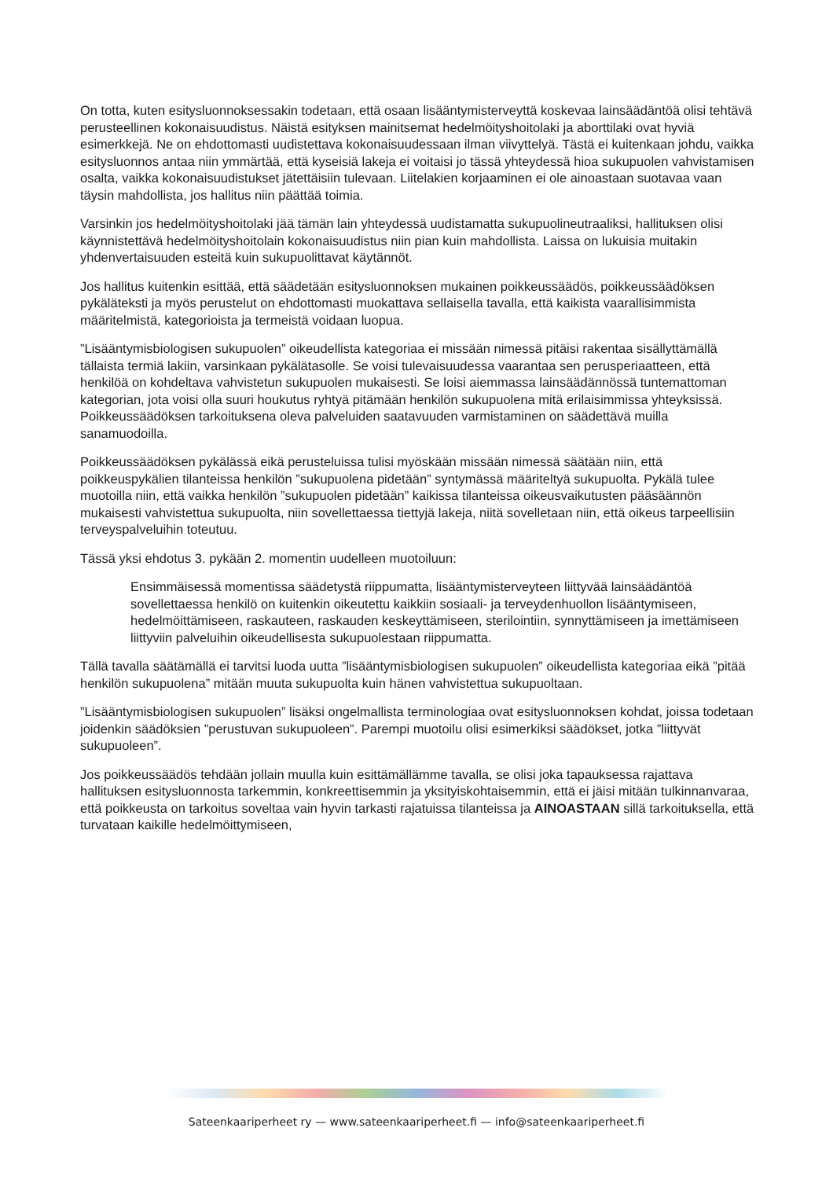On totta, kuten esitysluonnoksessakin todetaan, että osaan lisääntymisterveyttä koskevaa lainsäädäntöä olisi tehtävä perusteellinen kokonaisuudistus. Näistä esityksen mainitsemat hedelmöityshoitolaki ja aborttilaki ovat hyviä esimerkkejä. Ne on ehdottomasti uudistettava kokonaisuudessaan ilman viivyttelyä. Tästä ei kuitenkaan johdu, vaikka esitysluonnos antaa niin ymmärtää, että kyseisiä lakeja ei voitaisi jo tässä yhteydessä hioa sukupuolen vahvistamisen osalta, vaikka kokonaisuudistukset jätettäisiin tulevaan. Liitelakien korjaaminen ei ole ainoastaan suotavaa vaan täysin mahdollista, jos hallitus niin päättää toimia.
Varsinkin jos hedelmöityshoitolaki jää tämän lain yhteydessä uudistamatta sukupuolineutraaliksi, hallituksen olisi käynnistettävä hedelmöityshoitolain kokonaisuudistus niin pian kuin mahdollista. Laissa on lukuisia muitakin yhdenvertaisuuden esteitä kuin sukupuolittavat käytännöt.
Jos hallitus kuitenkin esittää, että säädetään esitysluonnoksen mukainen poikkeussäädös, poikkeussäädöksen pykäläteksti ja myös perustelut on ehdottomasti muokattava sellaisella tavalla, että kaikista vaarallisimmista määritelmistä, kategorioista ja termeistä voidaan luopua.
”Lisääntymisbiologisen sukupuolen” oikeudellista kategoriaa ei missään nimessä pitäisi rakentaa sisällyttämällä tällaista termiä lakiin, varsinkaan pykälätasolle. Se voisi tulevaisuudessa vaarantaa sen perusperiaatteen, että henkilöä on kohdeltava vahvistetun sukupuolen mukaisesti. Se loisi aiemmassa lainsäädännössä tuntemattoman kategorian, jota voisi olla suuri houkutus ryhtyä pitämään henkilön sukupuolena mitä erilaisimmissa yhteyksissä. Poikkeussäädöksen tarkoituksena oleva palveluiden saatavuuden varmistaminen on säädettävä muilla sanamuodoilla.
Poikkeussäädöksen pykälässä eikä perusteluissa tulisi myöskään missään nimessä säätään niin, että poikkeuspykälien tilanteissa henkilön ”sukupuolena pidetään” syntymässä määriteltyä sukupuolta. Pykälä tulee muotoilla niin, että vaikka henkilön ”sukupuolen pidetään” kaikissa tilanteissa oikeusvaikutusten pääsäännön mukaisesti vahvistettua sukupuolta, niin sovellettaessa tiettyjä lakeja, niitä sovelletaan niin, että oikeus tarpeellisiin terveyspalveluihin toteutuu.
Tässä yksi ehdotus 3. pykään 2. momentin uudelleen muotoiluun:
Ensimmäisessä momentissa säädetystä riippumatta, lisääntymisterveyteen liittyvää lainsäädäntöä sovellettaessa henkilö on kuitenkin oikeutettu kaikkiin sosiaali- ja terveydenhuollon lisääntymiseen, hedelmöittämiseen, raskauteen, raskauden keskeyttämiseen, sterilointiin, synnyttämiseen ja imettämiseen liittyviin palveluihin oikeudellisesta sukupuolestaan riippumatta.
Tällä tavalla säätämällä ei tarvitsi luoda uutta ”lisääntymisbiologisen sukupuolen” oikeudellista kategoriaa eikä ”pitää henkilön sukupuolena” mitään muuta sukupuolta kuin hänen vahvistettua sukupuoltaan.
”Lisääntymisbiologisen sukupuolen” lisäksi ongelmallista terminologiaa ovat esitysluonnoksen kohdat, joissa todetaan joidenkin säädöksien ”perustuvan sukupuoleen”. Parempi muotoilu olisi esimerkiksi säädökset, jotka ”liittyvät sukupuoleen”.
Jos poikkeussäädös tehdään jollain muulla kuin esittämällämme tavalla, se olisi joka tapauksessa rajattava hallituksen esitysluonnosta tarkemmin, konkreettisemmin ja yksityiskohtaisemmin, että ei jäisi mitään tulkinnanvaraa, että poikkeusta on tarkoitus soveltaa vain hyvin tarkasti rajatuissa tilanteissa ja AINOASTAAN sillä tarkoituksella, että turvataan kaikille hedelmöittymiseen,
Sateenkaariperheet ry — www.sateenkaariperheet.fi — info@sateenkaariperheet.fi